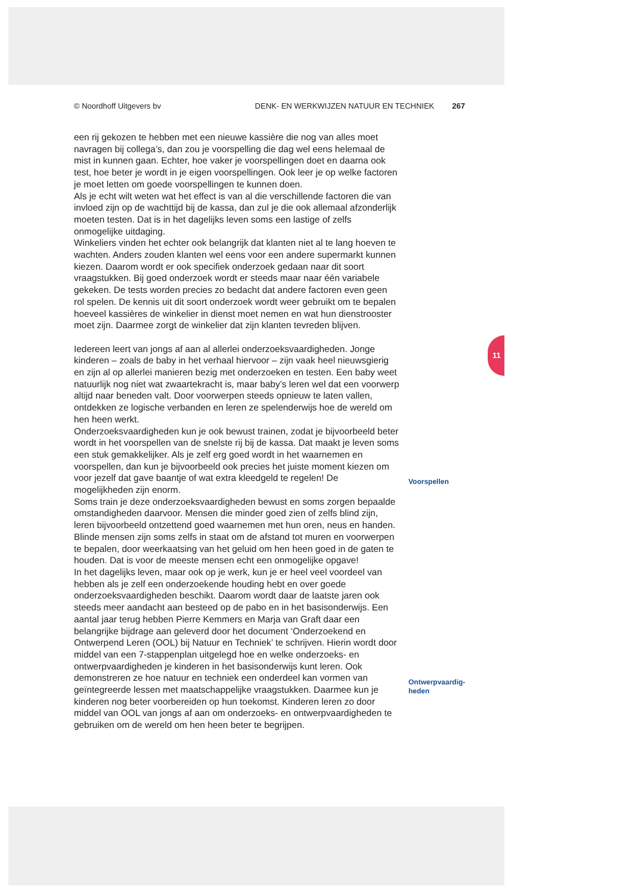© Noordhoff Uitgevers bv DENK- EN WERKWIJZEN NATUUR EN TECHNIEK 267
een rij gekozen te hebben met een nieuwe kassière die nog van alles moet navragen bij collega’s, dan zou je voorspelling die dag wel eens helemaal de mist in kunnen gaan. Echter, hoe vaker je voorspellingen doet en daarna ook test, hoe beter je wordt in je eigen voorspellingen. Ook leer je op welke factoren je moet letten om goede voorspellingen te kunnen doen.
Als je echt wilt weten wat het effect is van al die verschillende factoren die van invloed zijn op de wachttijd bij de kassa, dan zul je die ook allemaal afzonderlijk moeten testen. Dat is in het dagelijks leven soms een lastige of zelfs onmogelijke uitdaging.
Winkeliers vinden het echter ook belangrijk dat klanten niet al te lang hoeven te wachten. Anders zouden klanten wel eens voor een andere supermarkt kunnen kiezen. Daarom wordt er ook specifiek onderzoek gedaan naar dit soort vraagstukken. Bij goed onderzoek wordt er steeds maar naar één variabele gekeken. De tests worden precies zo bedacht dat andere factoren even geen rol spelen. De kennis uit dit soort onderzoek wordt weer gebruikt om te bepalen hoeveel kassières de winkelier in dienst moet nemen en wat hun dienstrooster moet zijn. Daarmee zorgt de winkelier dat zijn klanten tevreden blijven.
Iedereen leert van jongs af aan al allerlei onderzoeksvaardigheden. Jonge kinderen – zoals de baby in het verhaal hiervoor – zijn vaak heel nieuwsgierig en zijn al op allerlei manieren bezig met onderzoeken en testen. Een baby weet natuurlijk nog niet wat zwaartekracht is, maar baby’s leren wel dat een voorwerp altijd naar beneden valt. Door voorwerpen steeds opnieuw te laten vallen, ontdekken ze logische verbanden en leren ze spelenderwijs hoe de wereld om hen heen werkt.
Onderzoeksvaardigheden kun je ook bewust trainen, zodat je bijvoorbeeld beter wordt in het voorspellen van de snelste rij bij de kassa. Dat maakt je leven soms een stuk gemakkelijker. Als je zelf erg goed wordt in het waarnemen en voorspellen, dan kun je bijvoorbeeld ook precies het juiste moment kiezen om voor jezelf dat gave baantje of wat extra kleedgeld te regelen! De mogelijkheden zijn enorm.
Soms train je deze onderzoeksvaardigheden bewust en soms zorgen bepaalde omstandigheden daarvoor. Mensen die minder goed zien of zelfs blind zijn, leren bijvoorbeeld ontzettend goed waarnemen met hun oren, neus en handen. Blinde mensen zijn soms zelfs in staat om de afstand tot muren en voorwerpen te bepalen, door weerkaatsing van het geluid om hen heen goed in de gaten te houden. Dat is voor de meeste mensen echt een onmogelijke opgave!
In het dagelijks leven, maar ook op je werk, kun je er heel veel voordeel van hebben als je zelf een onderzoekende houding hebt en over goede onderzoeksvaardigheden beschikt. Daarom wordt daar de laatste jaren ook steeds meer aandacht aan besteed op de pabo en in het basisonderwijs. Een aantal jaar terug hebben Pierre Kemmers en Marja van Graft daar een belangrijke bijdrage aan geleverd door het document ‘Onderzoekend en Ontwerpend Leren (OOL) bij Natuur en Techniek’ te schrijven. Hierin wordt door middel van een 7-stappenplan uitgelegd hoe en welke onderzoeks- en ontwerpvaardigheden je kinderen in het basisonderwijs kunt leren. Ook demonstreren ze hoe natuur en techniek een onderdeel kan vormen van geïntegreerde lessen met maatschappelijke vraagstukken. Daarmee kun je kinderen nog beter voorbereiden op hun toekomst. Kinderen leren zo door middel van OOL van jongs af aan om onderzoeks- en ontwerpvaardigheden te gebruiken om de wereld om hen heen beter te begrijpen.
Voorspellen
Ontwerpvaardig-
heden
11